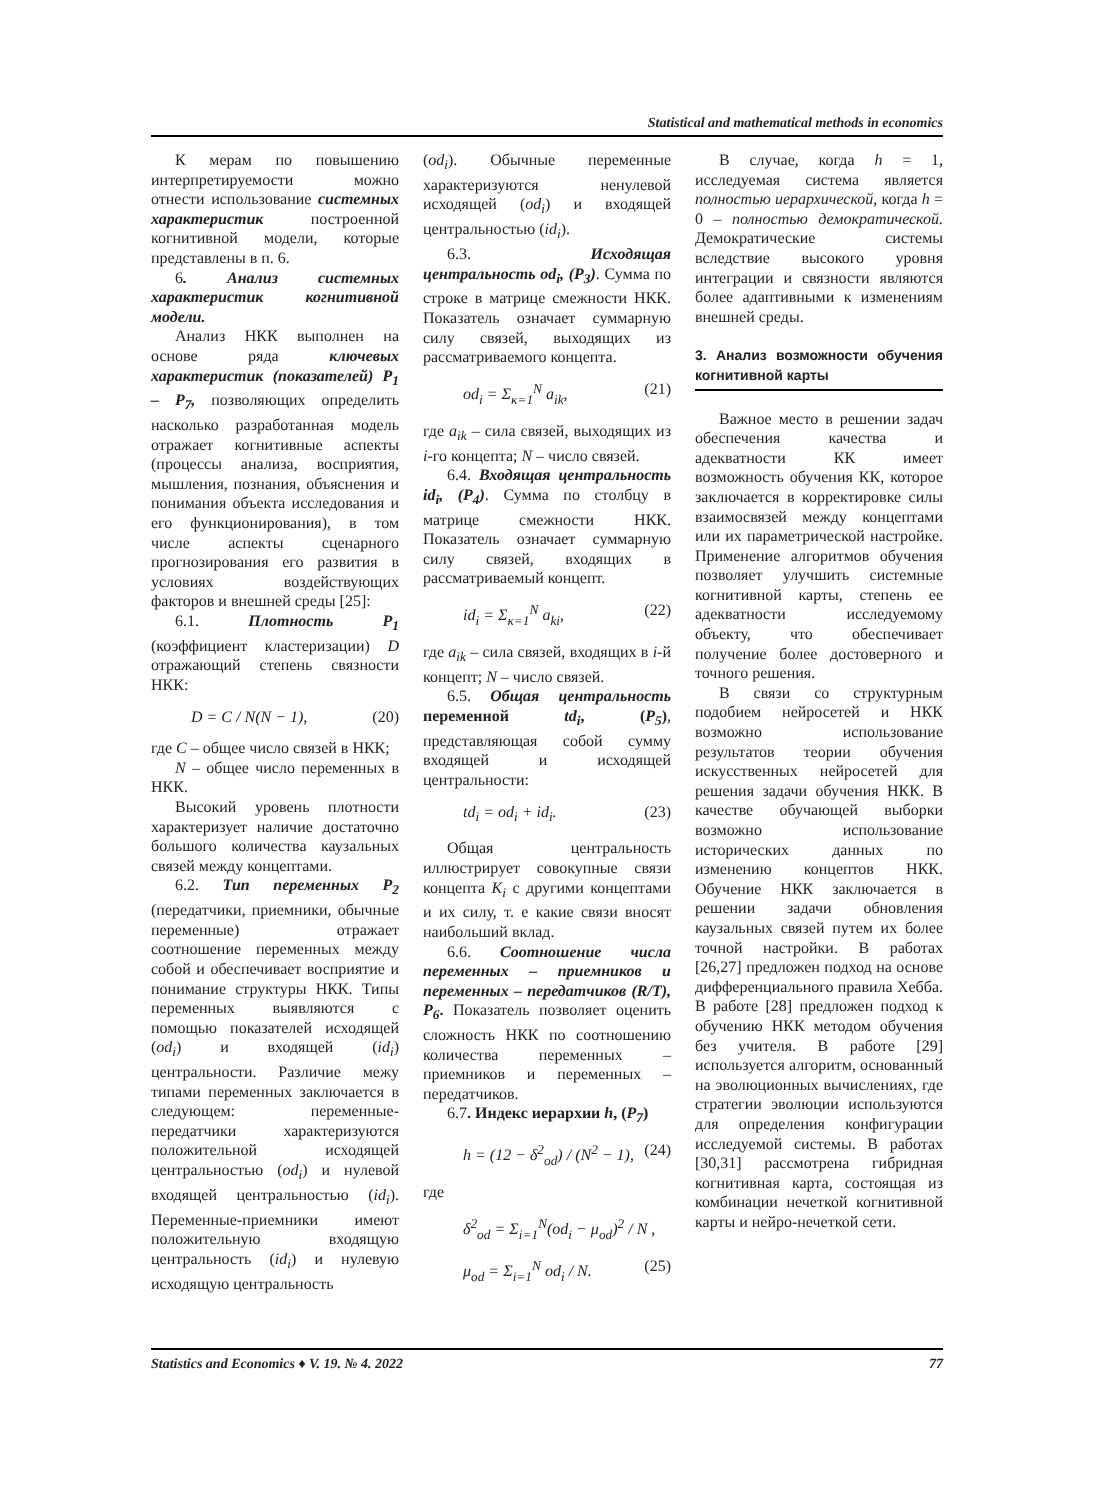Statistical and mathematical methods in economics
К мерам по повышению интерпретируемости можно отнести использование системных характеристик построенной когнитивной модели, которые представлены в п. 6.
6. Анализ системных характеристик когнитивной модели.
Анализ НКК выполнен на основе ряда ключевых характеристик (показателей) P<sub>1</sub> – P<sub>7</sub>, позволяющих определить насколько разработанная модель отражает когнитивные аспекты (процессы анализа, восприятия, мышления, познания, объяснения и понимания объекта исследования и его функционирования), в том числе аспекты сценарного прогнозирования его развития в условиях воздействующих факторов и внешней среды [25]:
6.1. Плотность P<sub>1</sub> (коэффициент кластеризации) D отражающий степень связности НКК:
D = C / N(N − 1), (20)
где C – общее число связей в НКК;
N – общее число переменных в НКК.
Высокий уровень плотности характеризует наличие достаточно большого количества каузальных связей между концептами.
6.2. Тип переменных P<sub>2</sub> (передатчики, приемники, обычные переменные) отражает соотношение переменных между собой и обеспечивает восприятие и понимание структуры НКК. Типы переменных выявляются с помощью показателей исходящей (od<sub>i</sub>) и входящей (id<sub>i</sub>) центральности. Различие межу типами переменных заключается в следующем: переменные-передатчики характеризуются положительной исходящей центральностью (od<sub>i</sub>) и нулевой входящей центральностью (id<sub>i</sub>). Переменные-приемники имеют положительную входящую центральность (id<sub>i</sub>) и нулевую исходящую центральность
(od<sub>i</sub>). Обычные переменные характеризуются ненулевой исходящей (od<sub>i</sub>) и входящей центральностью (id<sub>i</sub>).
6.3. Исходящая центральность od<sub>i</sub>, (P<sub>3</sub>). Сумма по строке в матрице смежности НКК. Показатель означает суммарную силу связей, выходящих из рассматриваемого концепта.
od<sub>i</sub> = Σ<sub>κ=1</sub><sup>N</sup> a<sub>ik</sub>, (21)
где a<sub>ik</sub> – сила связей, выходящих из i-го концепта; N – число связей.
6.4. Входящая центральность id<sub>i</sub>, (P<sub>4</sub>). Сумма по столбцу в матрице смежности НКК. Показатель означает суммарную силу связей, входящих в рассматриваемый концепт.
id<sub>i</sub> = Σ<sub>κ=1</sub><sup>N</sup> a<sub>ki</sub>, (22)
где a<sub>ik</sub> – сила связей, входящих в i-й концепт; N – число связей.
6.5. Общая центральность переменной td<sub>i</sub>, (P<sub>5</sub>), представляющая собой сумму входящей и исходящей центральности:
td<sub>i</sub> = od<sub>i</sub> + id<sub>i</sub>. (23)
Общая центральность иллюстрирует совокупные связи концепта K<sub>i</sub> с другими концептами и их силу, т. е какие связи вносят наибольший вклад.
6.6. Соотношение числа переменных – приемников и переменных – передатчиков (R/T), P<sub>6</sub>. Показатель позволяет оценить сложность НКК по соотношению количества переменных – приемников и переменных – передатчиков.
6.7. Индекс иерархии h, (P<sub>7</sub>)
h = (12 − δ<sup>2</sup><sub>od</sub>) / (N<sup>2</sup> − 1), (24)
где
δ<sup>2</sup><sub>od</sub> = Σ<sub>i=1</sub><sup>N</sup>(od<sub>i</sub> − μ<sub>od</sub>)<sup>2</sup> / N ,
μ<sub>od</sub> = Σ<sub>i=1</sub><sup>N</sup> od<sub>i</sub> / N. (25)
В случае, когда h = 1, исследуемая система является полностью иерархической, когда h = 0 – полностью демократической. Демократические системы вследствие высокого уровня интеграции и связности являются более адаптивными к изменениям внешней среды.
3. Анализ возможности обучения когнитивной карты
Важное место в решении задач обеспечения качества и адекватности КК имеет возможность обучения КК, которое заключается в корректировке силы взаимосвязей между концептами или их параметрической настройке. Применение алгоритмов обучения позволяет улучшить системные когнитивной карты, степень ее адекватности исследуемому объекту, что обеспечивает получение более достоверного и точного решения.
В связи со структурным подобием нейросетей и НКК возможно использование результатов теории обучения искусственных нейросетей для решения задачи обучения НКК. В качестве обучающей выборки возможно использование исторических данных по изменению концептов НКК. Обучение НКК заключается в решении задачи обновления каузальных связей путем их более точной настройки. В работах [26,27] предложен подход на основе дифференциального правила Хебба. В работе [28] предложен подход к обучению НКК методом обучения без учителя. В работе [29] используется алгоритм, основанный на эволюционных вычислениях, где стратегии эволюции используются для определения конфигурации исследуемой системы. В работах [30,31] рассмотрена гибридная когнитивная карта, состоящая из комбинации нечеткой когнитивной карты и нейро-нечеткой сети.
Statistics and Economics ♦ V. 19. № 4. 2022 77